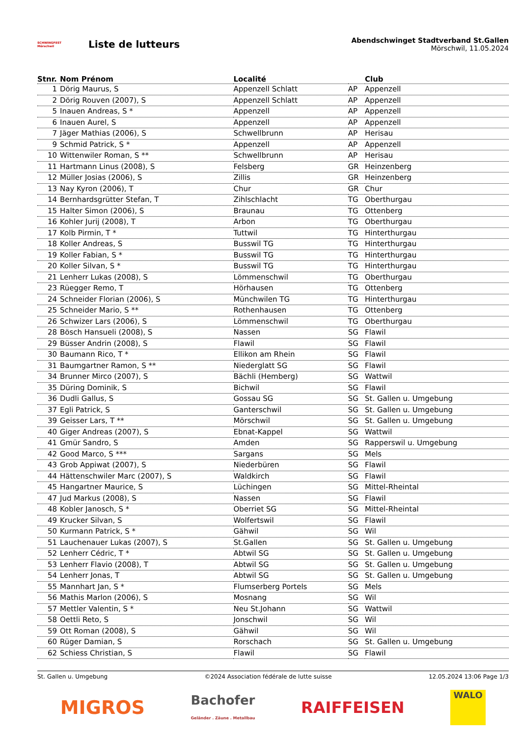SCHWINGFEST Mörschwil
Liste de lutteurs
Abendschwinget Stadtverband St.Gallen
Mörschwil, 11.05.2024
| Stnr. | Nom Prénom | Localité | | Club |
| --- | --- | --- | --- | --- |
| 1 | Dörig Maurus, S | Appenzell Schlatt | AP | Appenzell |
| 2 | Dörig Rouven (2007), S | Appenzell Schlatt | AP | Appenzell |
| 5 | Inauen Andreas, S * | Appenzell | AP | Appenzell |
| 6 | Inauen Aurel, S | Appenzell | AP | Appenzell |
| 7 | Jäger Mathias (2006), S | Schwellbrunn | AP | Herisau |
| 9 | Schmid Patrick, S * | Appenzell | AP | Appenzell |
| 10 | Wittenwiler Roman, S ** | Schwellbrunn | AP | Herisau |
| 11 | Hartmann Linus (2008), S | Felsberg | GR | Heinzenberg |
| 12 | Müller Josias (2006), S | Zillis | GR | Heinzenberg |
| 13 | Nay Kyron (2006), T | Chur | GR | Chur |
| 14 | Bernhardsgrütter Stefan, T | Zihlschlacht | TG | Oberthurgau |
| 15 | Halter Simon (2006), S | Braunau | TG | Ottenberg |
| 16 | Kohler Jurij (2008), T | Arbon | TG | Oberthurgau |
| 17 | Kolb Pirmin, T * | Tuttwil | TG | Hinterthurgau |
| 18 | Koller Andreas, S | Busswil TG | TG | Hinterthurgau |
| 19 | Koller Fabian, S * | Busswil TG | TG | Hinterthurgau |
| 20 | Koller Silvan, S * | Busswil TG | TG | Hinterthurgau |
| 21 | Lenherr Lukas (2008), S | Lömmenschwil | TG | Oberthurgau |
| 23 | Rüegger Remo, T | Hörhausen | TG | Ottenberg |
| 24 | Schneider Florian (2006), S | Münchwilen TG | TG | Hinterthurgau |
| 25 | Schneider Mario, S ** | Rothenhausen | TG | Ottenberg |
| 26 | Schwizer Lars (2006), S | Lömmenschwil | TG | Oberthurgau |
| 28 | Bösch Hansueli (2008), S | Nassen | SG | Flawil |
| 29 | Büsser Andrin (2008), S | Flawil | SG | Flawil |
| 30 | Baumann Rico, T * | Ellikon am Rhein | SG | Flawil |
| 31 | Baumgartner Ramon, S ** | Niederglatt SG | SG | Flawil |
| 34 | Brunner Mirco (2007), S | Bächli (Hemberg) | SG | Wattwil |
| 35 | Düring Dominik, S | Bichwil | SG | Flawil |
| 36 | Dudli Gallus, S | Gossau SG | SG | St. Gallen u. Umgebung |
| 37 | Egli Patrick, S | Ganterschwil | SG | St. Gallen u. Umgebung |
| 39 | Geisser Lars, T ** | Mörschwil | SG | St. Gallen u. Umgebung |
| 40 | Giger Andreas (2007), S | Ebnat-Kappel | SG | Wattwil |
| 41 | Gmür Sandro, S | Amden | SG | Rapperswil u. Umgebung |
| 42 | Good Marco, S *** | Sargans | SG | Mels |
| 43 | Grob Appiwat (2007), S | Niederbüren | SG | Flawil |
| 44 | Hättenschwiler Marc (2007), S | Waldkirch | SG | Flawil |
| 45 | Hangartner Maurice, S | Lüchingen | SG | Mittel-Rheintal |
| 47 | Jud Markus (2008), S | Nassen | SG | Flawil |
| 48 | Kobler Janosch, S * | Oberriet SG | SG | Mittel-Rheintal |
| 49 | Krucker Silvan, S | Wolfertswil | SG | Flawil |
| 50 | Kurmann Patrick, S * | Gähwil | SG | Wil |
| 51 | Lauchenauer Lukas (2007), S | St.Gallen | SG | St. Gallen u. Umgebung |
| 52 | Lenherr Cédric, T * | Abtwil SG | SG | St. Gallen u. Umgebung |
| 53 | Lenherr Flavio (2008), T | Abtwil SG | SG | St. Gallen u. Umgebung |
| 54 | Lenherr Jonas, T | Abtwil SG | SG | St. Gallen u. Umgebung |
| 55 | Mannhart Jan, S * | Flumserberg Portels | SG | Mels |
| 56 | Mathis Marlon (2006), S | Mosnang | SG | Wil |
| 57 | Mettler Valentin, S * | Neu St.Johann | SG | Wattwil |
| 58 | Oettli Reto, S | Jonschwil | SG | Wil |
| 59 | Ott Roman (2008), S | Gähwil | SG | Wil |
| 60 | Rüger Damian, S | Rorschach | SG | St. Gallen u. Umgebung |
| 62 | Schiess Christian, S | Flawil | SG | Flawil |
St. Gallen u. Umgebung ©2024 Association fédérale de lutte suisse 12.05.2024 13:06 Page 1/3
MIGROS Bachofer
Geländer . Zäune . Metallbau RAIFFEISEN
WALO